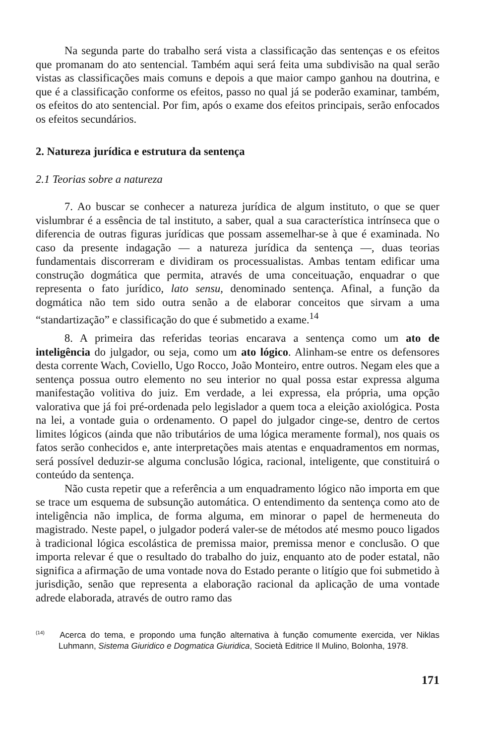Na segunda parte do trabalho será vista a classificação das sentenças e os efeitos que promanam do ato sentencial. Também aqui será feita uma subdivisão na qual serão vistas as classificações mais comuns e depois a que maior campo ganhou na doutrina, e que é a classificação conforme os efeitos, passo no qual já se poderão examinar, também, os efeitos do ato sentencial. Por fim, após o exame dos efeitos principais, serão enfocados os efeitos secundários.
2. Natureza jurídica e estrutura da sentença
2.1 Teorias sobre a natureza
7. Ao buscar se conhecer a natureza jurídica de algum instituto, o que se quer vislumbrar é a essência de tal instituto, a saber, qual a sua característica intrínseca que o diferencia de outras figuras jurídicas que possam assemelhar-se à que é examinada. No caso da presente indagação — a natureza jurídica da sentença —, duas teorias fundamentais discorreram e dividiram os processualistas. Ambas tentam edificar uma construção dogmática que permita, através de uma conceituação, enquadrar o que representa o fato jurídico, lato sensu, denominado sentença. Afinal, a função da dogmática não tem sido outra senão a de elaborar conceitos que sirvam a uma “standartização” e classificação do que é submetido a exame.<sup>14</sup>
8. A primeira das referidas teorias encarava a sentença como um ato de inteligência do julgador, ou seja, como um ato lógico. Alinham-se entre os defensores desta corrente Wach, Coviello, Ugo Rocco, João Monteiro, entre outros. Negam eles que a sentença possua outro elemento no seu interior no qual possa estar expressa alguma manifestação volitiva do juiz. Em verdade, a lei expressa, ela própria, uma opção valorativa que já foi pré-ordenada pelo legislador a quem toca a eleição axiológica. Posta na lei, a vontade guia o ordenamento. O papel do julgador cinge-se, dentro de certos limites lógicos (ainda que não tributários de uma lógica meramente formal), nos quais os fatos serão conhecidos e, ante interpretações mais atentas e enquadramentos em normas, será possível deduzir-se alguma conclusão lógica, racional, inteligente, que constituirá o conteúdo da sentença.
Não custa repetir que a referência a um enquadramento lógico não importa em que se trace um esquema de subsunção automática. O entendimento da sentença como ato de inteligência não implica, de forma alguma, em minorar o papel de hermeneuta do magistrado. Neste papel, o julgador poderá valer-se de métodos até mesmo pouco ligados à tradicional lógica escolástica de premissa maior, premissa menor e conclusão. O que importa relevar é que o resultado do trabalho do juiz, enquanto ato de poder estatal, não significa a afirmação de uma vontade nova do Estado perante o litígio que foi submetido à jurisdição, senão que representa a elaboração racional da aplicação de uma vontade adrede elaborada, através de outro ramo das
<sup>(14)</sup> Acerca do tema, e propondo uma função alternativa à função comumente exercida, ver Niklas Luhmann, Sistema Giuridico e Dogmatica Giuridica, Società Editrice Il Mulino, Bolonha, 1978.
171